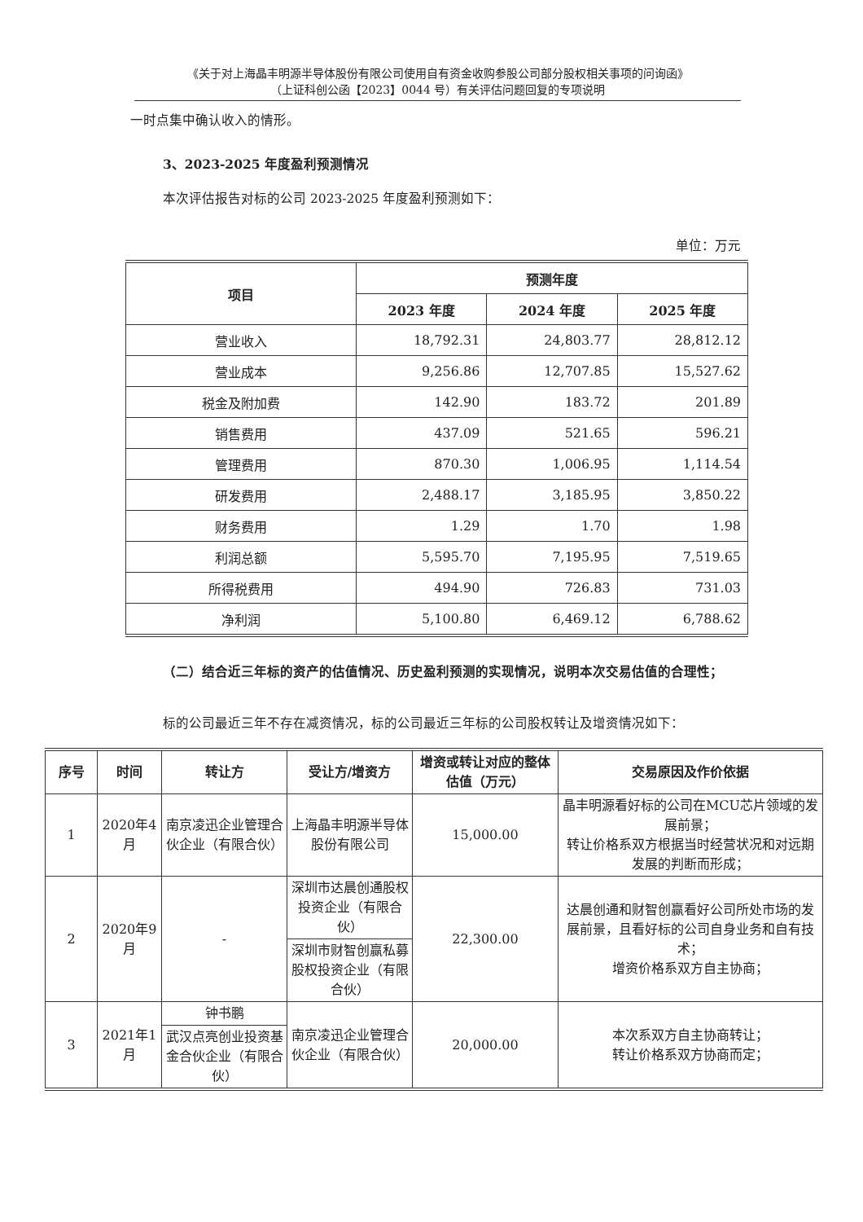《关于对上海晶丰明源半导体股份有限公司使用自有资金收购参股公司部分股权相关事项的问询函》
（上证科创公函【2023】0044 号）有关评估问题回复的专项说明
一时点集中确认收入的情形。
3、2023-2025 年度盈利预测情况
本次评估报告对标的公司 2023-2025 年度盈利预测如下：
单位：万元
| 项目 | 预测年度 | | |
| --- | --- | --- | --- |
| | 2023 年度 | 2024 年度 | 2025 年度 |
| 营业收入 | 18,792.31 | 24,803.77 | 28,812.12 |
| 营业成本 | 9,256.86 | 12,707.85 | 15,527.62 |
| 税金及附加费 | 142.90 | 183.72 | 201.89 |
| 销售费用 | 437.09 | 521.65 | 596.21 |
| 管理费用 | 870.30 | 1,006.95 | 1,114.54 |
| 研发费用 | 2,488.17 | 3,185.95 | 3,850.22 |
| 财务费用 | 1.29 | 1.70 | 1.98 |
| 利润总额 | 5,595.70 | 7,195.95 | 7,519.65 |
| 所得税费用 | 494.90 | 726.83 | 731.03 |
| 净利润 | 5,100.80 | 6,469.12 | 6,788.62 |
（二）结合近三年标的资产的估值情况、历史盈利预测的实现情况，说明本次交易估值的合理性；
标的公司最近三年不存在减资情况，标的公司最近三年标的公司股权转让及增资情况如下：
| 序号 | 时间 | 转让方 | 受让方/增资方 | 增资或转让对应的整体估值（万元） | 交易原因及作价依据 |
| --- | --- | --- | --- | --- | --- |
| 1 | 2020年4月 | 南京凌迅企业管理合伙企业（有限合伙） | 上海晶丰明源半导体股份有限公司 | 15,000.00 | 晶丰明源看好标的公司在MCU芯片领域的发展前景； 转让价格系双方根据当时经营状况和对远期发展的判断而形成； |
| 2 | 2020年9月 | - | 深圳市达晨创通股权投资企业（有限合伙） | 22,300.00 | 达晨创通和财智创赢看好公司所处市场的发展前景，且看好标的公司自身业务和自有技术； 增资价格系双方自主协商； |
| | | | 深圳市财智创赢私募股权投资企业（有限合伙） | | |
| 3 | 2021年1月 | 钟书鹏 | 南京凌迅企业管理合伙企业（有限合伙） | 20,000.00 | 本次系双方自主协商转让； 转让价格系双方协商而定； |
| | | 武汉点亮创业投资基金合伙企业（有限合伙） | | | |